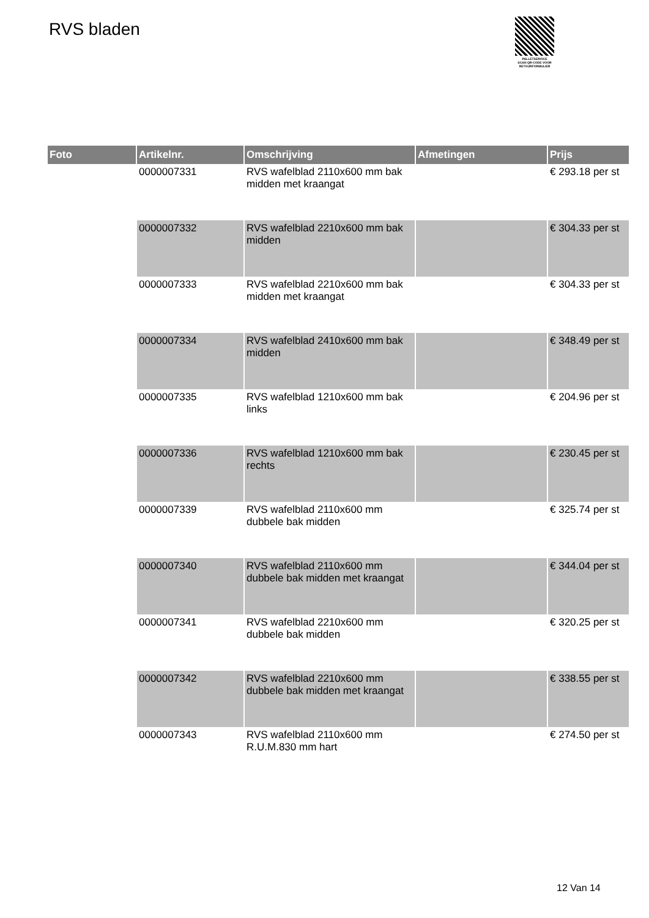RVS bladen
PALLETSERVICE
SCAN QR-CODE VOOR RETOURFORMULIER
| Foto | Artikelnr. | Omschrijving | Afmetingen | Prijs |
| --- | --- | --- | --- | --- |
| | 0000007331 | RVS wafelblad 2110x600 mm bak midden met kraangat | | € 293.18 per st |
| | 0000007332 | RVS wafelblad 2210x600 mm bak midden | | € 304.33 per st |
| | 0000007333 | RVS wafelblad 2210x600 mm bak midden met kraangat | | € 304.33 per st |
| | 0000007334 | RVS wafelblad 2410x600 mm bak midden | | € 348.49 per st |
| | 0000007335 | RVS wafelblad 1210x600 mm bak links | | € 204.96 per st |
| | 0000007336 | RVS wafelblad 1210x600 mm bak rechts | | € 230.45 per st |
| | 0000007339 | RVS wafelblad 2110x600 mm dubbele bak midden | | € 325.74 per st |
| | 0000007340 | RVS wafelblad 2110x600 mm dubbele bak midden met kraangat | | € 344.04 per st |
| | 0000007341 | RVS wafelblad 2210x600 mm dubbele bak midden | | € 320.25 per st |
| | 0000007342 | RVS wafelblad 2210x600 mm dubbele bak midden met kraangat | | € 338.55 per st |
| | 0000007343 | RVS wafelblad 2110x600 mm R.U.M.830 mm hart | | € 274.50 per st |
12 Van 14